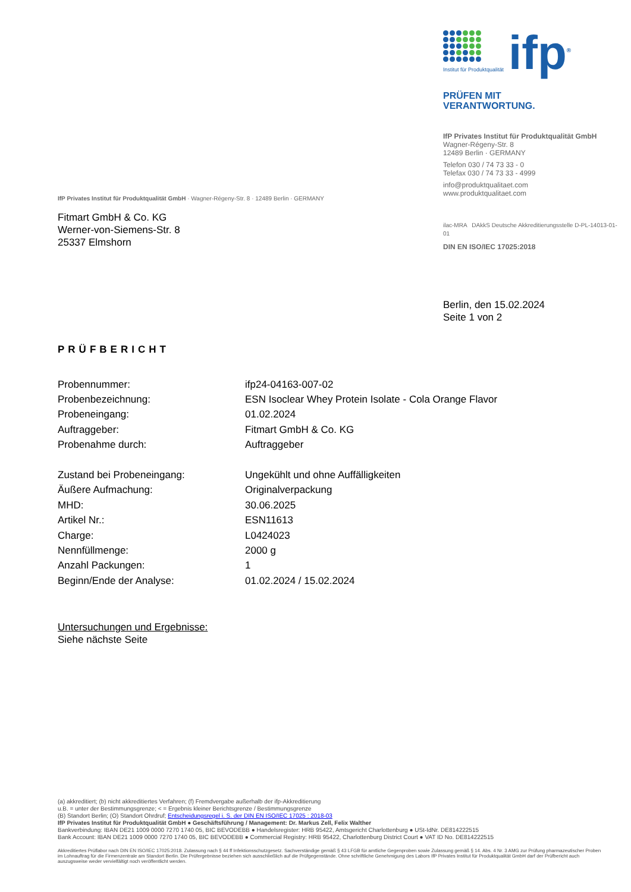Institut für Produktqualität
ifp<sup>®</sup>
PRÜFEN MIT
VERANTWORTUNG.
IfP Privates Institut für Produktqualität GmbH
Wagner-Régeny-Str. 8
12489 Berlin · GERMANY
Telefon 030 / 74 73 33 - 0
Telefax 030 / 74 73 33 - 4999
info@produktqualitaet.com
www.produktqualitaet.com
ilac-MRA DAkkS Deutsche Akkreditierungsstelle D-PL-14013-01-01
DIN EN ISO/IEC 17025:2018
IfP Privates Institut für Produktqualität GmbH · Wagner-Régeny-Str. 8 · 12489 Berlin · GERMANY
Fitmart GmbH & Co. KG
Werner-von-Siemens-Str. 8
25337 Elmshorn
Berlin, den 15.02.2024
Seite 1 von 2
PRÜFBERICHT
| Probennummer: | ifp24-04163-007-02 |
| Probenbezeichnung: | ESN Isoclear Whey Protein Isolate - Cola Orange Flavor |
| Probeneingang: | 01.02.2024 |
| Auftraggeber: | Fitmart GmbH & Co. KG |
| Probenahme durch: | Auftraggeber |
| Zustand bei Probeneingang: | Ungekühlt und ohne Auffälligkeiten |
| Äußere Aufmachung: | Originalverpackung |
| MHD: | 30.06.2025 |
| Artikel Nr.: | ESN11613 |
| Charge: | L0424023 |
| Nennfüllmenge: | 2000 g |
| Anzahl Packungen: | 1 |
| Beginn/Ende der Analyse: | 01.02.2024 / 15.02.2024 |
Untersuchungen und Ergebnisse:
Siehe nächste Seite
(a) akkreditiert; (b) nicht akkreditiertes Verfahren; (f) Fremdvergabe außerhalb der ifp-Akkreditierung
u.B. = unter der Bestimmungsgrenze; < = Ergebnis kleiner Berichtsgrenze / Bestimmungsgrenze
(B) Standort Berlin; (O) Standort Ohrdruf; Entscheidungsregel i. S. der DIN EN ISO/IEC 17025 : 2018-03
IfP Privates Institut für Produktqualität GmbH ● Geschäftsführung / Management: Dr. Markus Zell, Felix Walther
Bankverbindung: IBAN DE21 1009 0000 7270 1740 05, BIC BEVODEBB ● Handelsregister: HRB 95422, Amtsgericht Charlottenburg ● USt-IdNr. DE814222515
Bank Account: IBAN DE21 1009 0000 7270 1740 05, BIC BEVODEBB ● Commercial Registry: HRB 95422, Charlottenburg District Court ● VAT ID No. DE814222515
Akkreditiertes Prüflabor nach DIN EN ISO/IEC 17025:2018. Zulassung nach § 44 ff Infektionsschutzgesetz. Sachverständige gemäß § 43 LFGB für amtliche Gegenproben sowie Zulassung gemäß § 14. Abs. 4 Nr. 3 AMG zur Prüfung pharmazeutischer Proben im Lohnauftrag für die Firmenzentrale am Standort Berlin. Die Prüfergebnisse beziehen sich ausschließlich auf die Prüfgegenstände. Ohne schriftliche Genehmigung des Labors IfP Privates Institut für Produktqualität GmbH darf der Prüfbericht auch auszugsweise weder vervielfältigt noch veröffentlicht werden.